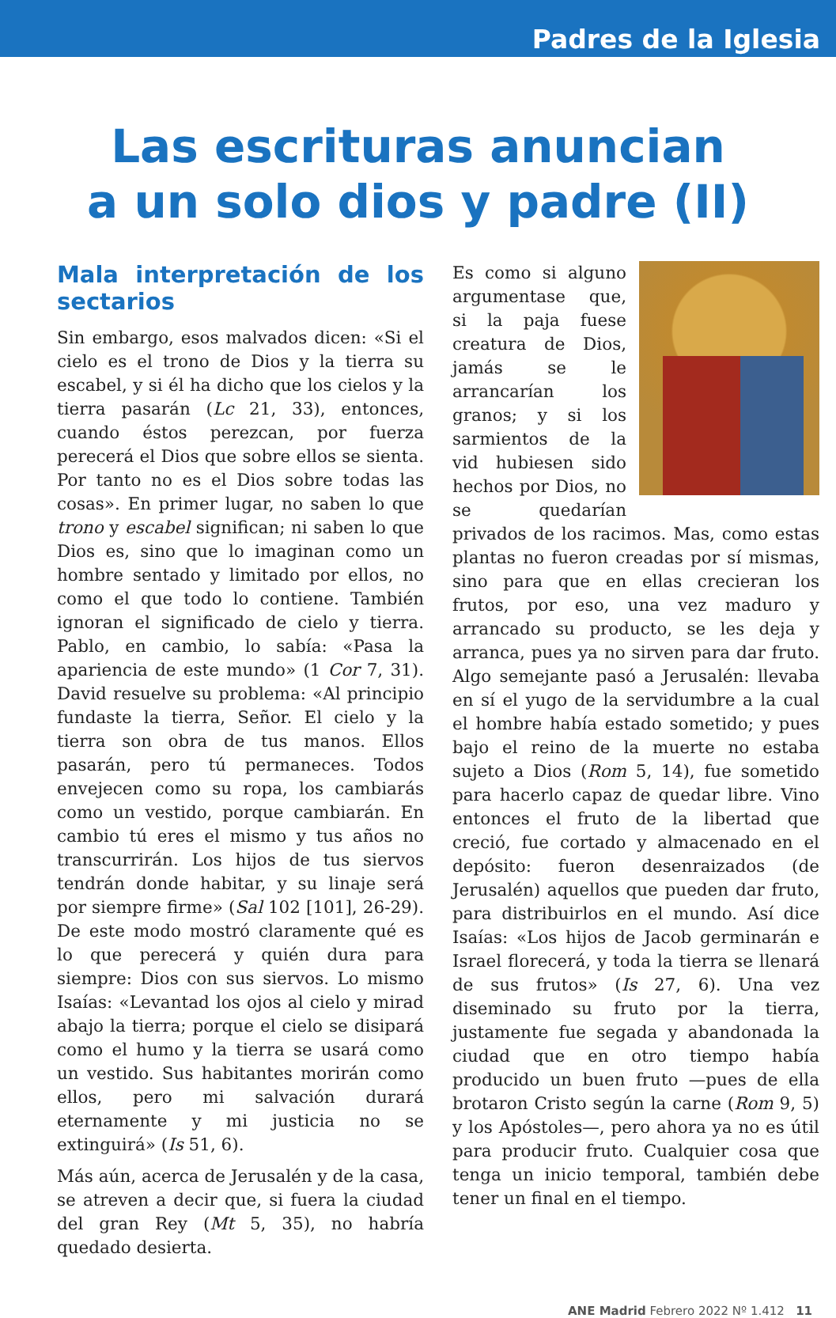Padres de la Iglesia
Las escrituras anuncian
a un solo dios y padre (II)
Mala interpretación de los sectarios
Sin embargo, esos malvados dicen: «Si el cielo es el trono de Dios y la tierra su escabel, y si él ha dicho que los cielos y la tierra pasarán (Lc 21, 33), entonces, cuando éstos perezcan, por fuerza perecerá el Dios que sobre ellos se sienta. Por tanto no es el Dios sobre todas las cosas». En primer lugar, no saben lo que trono y escabel significan; ni saben lo que Dios es, sino que lo imaginan como un hombre sentado y limitado por ellos, no como el que todo lo contiene. También ignoran el significado de cielo y tierra. Pablo, en cambio, lo sabía: «Pasa la apariencia de este mundo» (1 Cor 7, 31). David resuelve su problema: «Al principio fundaste la tierra, Señor. El cielo y la tierra son obra de tus manos. Ellos pasarán, pero tú permaneces. Todos envejecen como su ropa, los cambiarás como un vestido, porque cambiarán. En cambio tú eres el mismo y tus años no transcurrirán. Los hijos de tus siervos tendrán donde habitar, y su linaje será por siempre firme» (Sal 102 [101], 26-29). De este modo mostró claramente qué es lo que perecerá y quién dura para siempre: Dios con sus siervos. Lo mismo Isaías: «Levantad los ojos al cielo y mirad abajo la tierra; porque el cielo se disipará como el humo y la tierra se usará como un vestido. Sus habitantes morirán como ellos, pero mi salvación durará eternamente y mi justicia no se extinguirá» (Is 51, 6).
Más aún, acerca de Jerusalén y de la casa, se atreven a decir que, si fuera la ciudad del gran Rey (Mt 5, 35), no habría quedado desierta.
Es como si alguno argumentase que, si la paja fuese creatura de Dios, jamás se le arrancarían los granos; y si los sarmientos de la vid hubiesen sido hechos por Dios, no se quedarían privados de los racimos. Mas, como estas plantas no fueron creadas por sí mismas, sino para que en ellas crecieran los frutos, por eso, una vez maduro y arrancado su producto, se les deja y arranca, pues ya no sirven para dar fruto. Algo semejante pasó a Jerusalén: llevaba en sí el yugo de la servidumbre a la cual el hombre había estado sometido; y pues bajo el reino de la muerte no estaba sujeto a Dios (Rom 5, 14), fue sometido para hacerlo capaz de quedar libre. Vino entonces el fruto de la libertad que creció, fue cortado y almacenado en el depósito: fueron desenraizados (de Jerusalén) aquellos que pueden dar fruto, para distribuirlos en el mundo. Así dice Isaías: «Los hijos de Jacob germinarán e Israel florecerá, y toda la tierra se llenará de sus frutos» (Is 27, 6). Una vez diseminado su fruto por la tierra, justamente fue segada y abandonada la ciudad que en otro tiempo había producido un buen fruto —pues de ella brotaron Cristo según la carne (Rom 9, 5) y los Apóstoles—, pero ahora ya no es útil para producir fruto. Cualquier cosa que tenga un inicio temporal, también debe tener un final en el tiempo.
ANE Madrid Febrero 2022 Nº 1.412 11